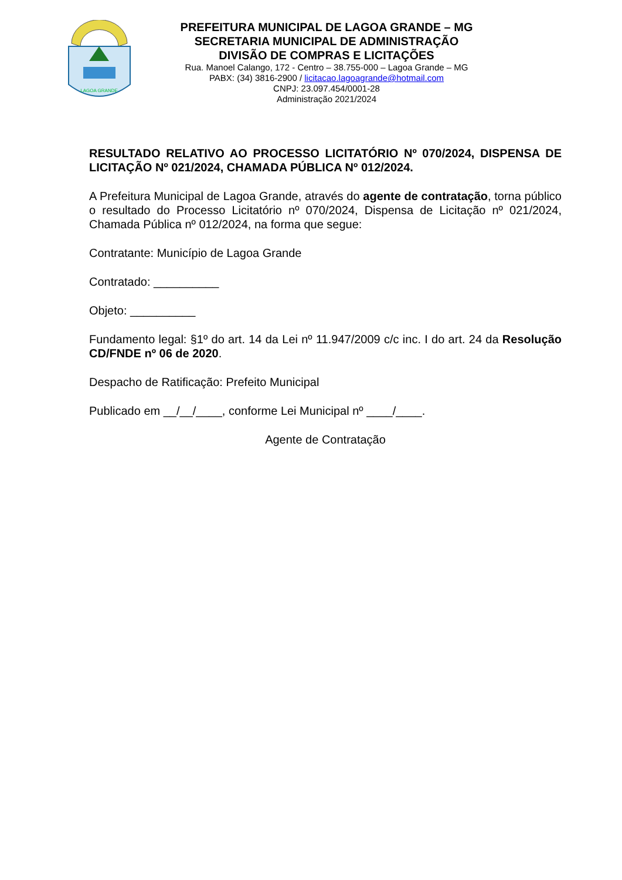LAGOA GRANDE
PREFEITURA MUNICIPAL DE LAGOA GRANDE – MG
SECRETARIA MUNICIPAL DE ADMINISTRAÇÃO
DIVISÃO DE COMPRAS E LICITAÇÕES
Rua. Manoel Calango, 172 - Centro – 38.755-000 – Lagoa Grande – MG
PABX: (34) 3816-2900 / licitacao.lagoagrande@hotmail.com
CNPJ: 23.097.454/0001-28
Administração 2021/2024
RESULTADO RELATIVO AO PROCESSO LICITATÓRIO Nº 070/2024, DISPENSA DE LICITAÇÃO Nº 021/2024, CHAMADA PÚBLICA Nº 012/2024.
A Prefeitura Municipal de Lagoa Grande, através do agente de contratação, torna público o resultado do Processo Licitatório nº 070/2024, Dispensa de Licitação nº 021/2024, Chamada Pública nº 012/2024, na forma que segue:
Contratante: Município de Lagoa Grande
Contratado: __________
Objeto: __________
Fundamento legal: §1º do art. 14 da Lei nº 11.947/2009 c/c inc. I do art. 24 da Resolução CD/FNDE nº 06 de 2020.
Despacho de Ratificação: Prefeito Municipal
Publicado em __/__/____, conforme Lei Municipal nº ____/____.
Agente de Contratação